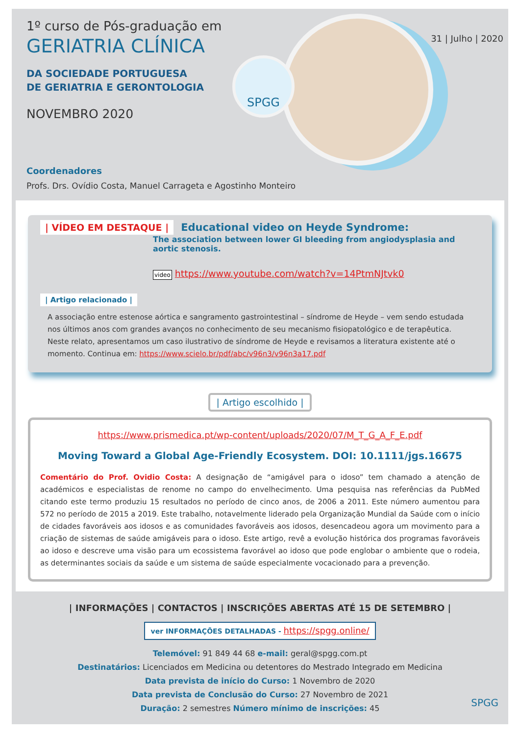SPGG
31 | Julho | 2020
1º curso de Pós-graduação em
GERIATRIA CLÍNICA
DA SOCIEDADE PORTUGUESA
DE GERIATRIA E GERONTOLOGIA
NOVEMBRO 2020
Coordenadores
Profs. Drs. Ovídio Costa, Manuel Carrageta e Agostinho Monteiro
| VÍDEO EM DESTAQUE | Educational video on Heyde Syndrome:
The association between lower GI bleeding from angiodysplasia and aortic stenosis.
video https://www.youtube.com/watch?v=14PtmNJtvk0
| Artigo relacionado |
A associação entre estenose aórtica e sangramento gastrointestinal – síndrome de Heyde – vem sendo estudada nos últimos anos com grandes avanços no conhecimento de seu mecanismo fisiopatológico e de terapêutica. Neste relato, apresentamos um caso ilustrativo de síndrome de Heyde e revisamos a literatura existente até o momento. Continua em: https://www.scielo.br/pdf/abc/v96n3/v96n3a17.pdf
| Artigo escolhido |
https://www.prismedica.pt/wp-content/uploads/2020/07/M_T_G_A_F_E.pdf
Moving Toward a Global Age-Friendly Ecosystem. DOI: 10.1111/jgs.16675
Comentário do Prof. Ovidio Costa: A designação de “amigável para o idoso” tem chamado a atenção de académicos e especialistas de renome no campo do envelhecimento. Uma pesquisa nas referências da PubMed citando este termo produziu 15 resultados no período de cinco anos, de 2006 a 2011. Este número aumentou para 572 no período de 2015 a 2019. Este trabalho, notavelmente liderado pela Organização Mundial da Saúde com o início de cidades favoráveis aos idosos e as comunidades favoráveis aos idosos, desencadeou agora um movimento para a criação de sistemas de saúde amigáveis para o idoso. Este artigo, revê a evolução histórica dos programas favoráveis ao idoso e descreve uma visão para um ecossistema favorável ao idoso que pode englobar o ambiente que o rodeia, as determinantes sociais da saúde e um sistema de saúde especialmente vocacionado para a prevenção.
| INFORMAÇÕES | CONTACTOS | INSCRIÇÕES ABERTAS ATÉ 15 DE SETEMBRO |
ver INFORMAÇÕES DETALHADAS - https://spgg.online/
Telemóvel: 91 849 44 68 e-mail: geral@spgg.com.pt
Destinatários: Licenciados em Medicina ou detentores do Mestrado Integrado em Medicina
Data prevista de início do Curso: 1 Novembro de 2020
Data prevista de Conclusão do Curso: 27 Novembro de 2021
Duração: 2 semestres Número mínimo de inscrições: 45
SPGG